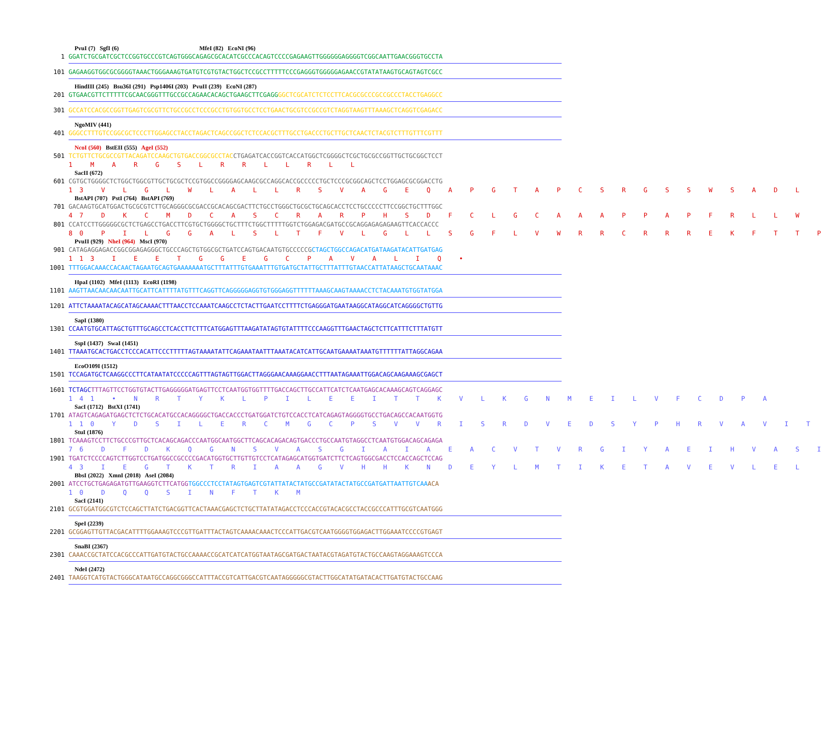PvuI (7) SgfI (6) MfeI (82) EcoNI (96)
1 GGATCTGCGATCGCTCCGGTGCCCGTCAGTGGGCAGAGCGCACATCGCCCACAGTCCCCGAGAAGTTGGGGGGAGGGGTCGGCAATTGAACGGGTGCCTA
101 GAGAAGGTGGCGCGGGGTAAACTGGGAAAGTGATGTCGTGTACTGGCTCCGCCTTTTTCCCGAGGGTGGGGGAGAACCGTATATAAGTGCAGTAGTCGCC
HindIII (245) Bsu36I (291) Psp1406I (203) PvuII (239) EcoNI (287)
201 GTGAACGTTCTTTTTCGCAACGGGTTTGCCGCCAGAACACAGCTGAAGCTTCGAGG GGCTCGCATCTCTCCTTCACGCGCCCGCCGCCCTACCTGAGGCC
301 GCCATCCACGCCGGTTGAGTCGCGTTCTGCCGCCTCCCGCCTGTGGTGCCTCCTGAACTGCGTCCGCCGTCTAGGTAAGTTTAAAGCTCAGGTCGAGACC
NgoMIV (441)
401 GGGCCTTTGTCCGGCGCTCCCTTGGAGCCTACCTAGACTCAGCCGGCTCTCCACGCTTTGCCTGACCCTGCTTGCTCAACTCTACGTCTTTGTTTCGTTT
NcoI (560) BstEII (555) AgeI (552)
501 TCTGTTCTGCGCCGTTACAGATCCAAGCTGTGACCGGCGCCTAC CTGAGATCACCGGTCACCATGGCTCGGGGCTCGCTGCGCCGGTTGCTGCGGCTCCT
1 M A R G S L R R L L R L L
SacII (672)
601 CGTGCTGGGGCTCTGGCTGGCGTTGCTGCGCTCCGTGGCCGGGGAGCAAGCGCCAGGCACCGCCCCCTGCTCCCGCGGCAGCTCCTGGAGCGCGGACCTG
13 V L G L W L A L L R S V A G E Q A P G T A P C S R G S S W S A D L
BstAPI (707) PstI (764) BstAPI (769)
701 GACAAGTGCATGGACTGCGCGTCTTGCAGGGCGCGACCGCACAGCGACTTCTGCCTGGGCTGCGCTGCAGCACCTCCTGCCCCCTTCCGGCTGCTTTGGC
47 D K C M D C A S C R A R P H S D F C L G C A A A P P A P F R L L W
801 CCATCCTTGGGGGCGCTCTGAGCCTGACCTTCGTGCTGGGGCTGCTTTCTGGCTTTTTGGTCTGGAGACGATGCCGCAGGAGAGAGAAGTTCACCACCC
80 P I L G G A L S L T F V L G L L S G F L V W R R C R R R E K F T T P
PvuII (929) NheI (964) MscI (970)
901 CATAGAGGAGACCGGCGGAGAGGGCTGCCCAGCTGTGGCGCTGATCCAGTGACAATGTGCCCCCG CTAGCTGGCCAGACATGATAAGATACATTGATGAG
113 I E E T G G E G C P A V A L I Q •
1001 TTTGGACAAACCACAACTAGAATGCAGTGAAAAAAATGCTTTATTTGTGAAATTTGTGATGCTATTGCTTTATTTGTAACCATTATAAGCTGCAATAAAC
HpaI (1102) MfeI (1113) EcoRI (1198)
1101 AAGTTAACAACAACAATTGCATTCATTTTATGTTTCAGGTTCAGGGGGAGGTGTGGGAGGTTTTTTAAAGCAAGTAAAACCTCTACAAATGTGGTATGGA
1201 ATTCTAAAATACAGCATAGCAAAACTTTAACCTCCAAATCAAGCCTCTACTTGAATCCTTTTCTGAGGGATGAATAAGGCATAGGCATCAGGGGCTGTTG
SapI (1380)
1301 CCAATGTGCATTAGCTGTTTGCAGCCTCACCTTCTTTCATGGAGTTTAAGATATAGTGTATTTTCCCAAGGTTTGAACTAGCTCTTCATTTCTTTATGTT
SspI (1437) SwaI (1451)
1401 TTAAATGCACTGACCTCCCACATTCCCTTTTTAGTAAAATATTCAGAAATAATTTAAATACATCATTGCAATGAAAATAAATGTTTTTTATTAGGCAGAA
EcoO109I (1512)
1501 TCCAGATGCTCAAGGCCCTTCATAATATCCCCCAGTTTAGTAGTTGGACTTAGGGAACAAAGGAACCTTTAATAGAAATTGGACAGCAAGAAAGCGAGCT
1601 TCTAGC TTTAGTTCCTGGTGTACTTGAGGGGGATGAGTTCCTCAATGGTGGTTTTGACCAGCTTGCCATTCATCTCAATGAGCACAAAGCAGTCAGGAGC
141 • N R T Y K L P I L E E I T T K V L K G N M E I L V F C D P A
SacI (1712) BstXI (1741)
1701 ATAGTCAGAGATGAGCTCTCTGCACATGCCACAGGGGCTGACCACCCTGATGGATCTGTCCACCTCATCAGAGTAGGGGTGCCTGACAGCCACAATGGTG
110 Y D S I L E R C M G C P S V V R I S R D V E D S Y P H R V A V I T
StuI (1876)
1801 TCAAAGTCCTTCTGCCCGTTGCTCACAGCAGACCCAATGGCAATGGCTTCAGCACAGACAGTGACCCTGCCAATGTAGGCCTCAATGTGGACAGCAGAGA
76 D F D K Q G N S V A S G I A I A E A C V T V R G I Y A E I H V A S I
1901 TGATCTCCCCAGTCTTGGTCCTGATGGCCGCCCCGACATGGTGCTTGTTGTCCTCATAGAGCATGGTGATCTTCTCAGTGGCGACCTCCACCAGCTCCAG
43 I E G T K T R I A A G V H H K N D E Y L M T I K E T A V E V L E L
BbsI (2022) XmnI (2018) AseI (2084)
2001 ATCCTGCTGAGAGATGTTGAAGGTCTTCATGG TGGCCCTCCTATAGTGAGTCGTATTATACTATGCCGATATACTATGCCGATGATTAATTGTCAA ACA
10 D Q Q S I N F T K M
SacI (2141)
2101 GCGTGGATGGCGTCTCCAGCTTATCTGACGGTTCACTAAACGAGCTCTGCTTATATAGACCTCCCACCGTACACGCCTACCGCCCATTTGCGTCAATGGG
SpeI (2239)
2201 GCGGAGTTGTTACGACATTTTGGAAAGTCCCGTTGATTTACTAGTCAAAACAAACTCCCATTGACGTCAATGGGGTGGAGACTTGGAAATCCCCGTGAGT
SnaBI (2367)
2301 CAAACCGCTATCCACGCCCATTGATGTACTGCCAAAACCGCATCATCATGGTAATAGCGATGACTAATACGTAGATGTACTGCCAAGTAGGAAAGTCCCA
NdeI (2472)
2401 TAAGGTCATGTACTGGGCATAATGCCAGGCGGGCCATTTACCGTCATTGACGTCAATAGGGGGCGTACTTGGCATATGATACACTTGATGTACTGCCAAG